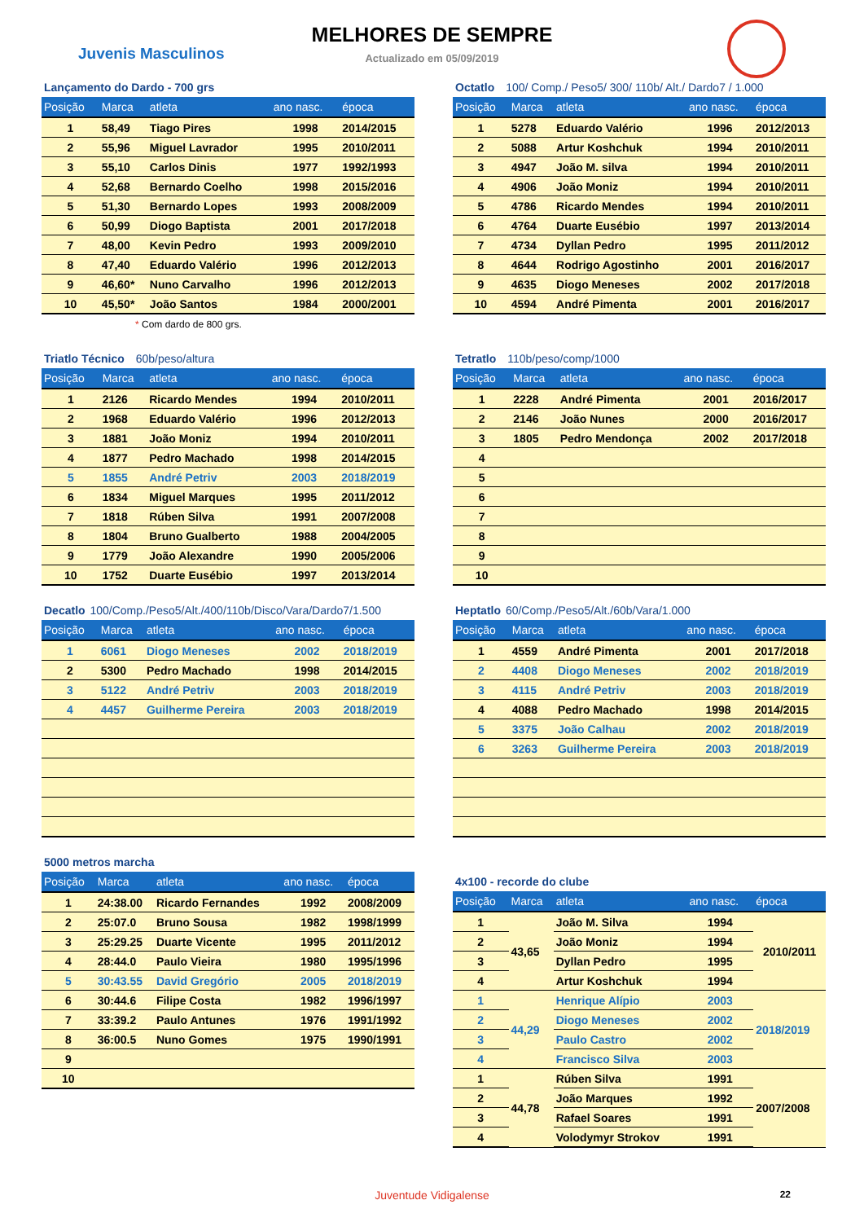Juvenis Masculinos
MELHORES DE SEMPRE
Actualizado em 05/09/2019
Lançamento do Dardo - 700 grs
| Posição | Marca | atleta | ano nasc. | época |
| --- | --- | --- | --- | --- |
| 1 | 58,49 | Tiago Pires | 1998 | 2014/2015 |
| 2 | 55,96 | Miguel Lavrador | 1995 | 2010/2011 |
| 3 | 55,10 | Carlos Dinis | 1977 | 1992/1993 |
| 4 | 52,68 | Bernardo Coelho | 1998 | 2015/2016 |
| 5 | 51,30 | Bernardo Lopes | 1993 | 2008/2009 |
| 6 | 50,99 | Diogo Baptista | 2001 | 2017/2018 |
| 7 | 48,00 | Kevin Pedro | 1993 | 2009/2010 |
| 8 | 47,40 | Eduardo Valério | 1996 | 2012/2013 |
| 9 | 46,60* | Nuno Carvalho | 1996 | 2012/2013 |
| 10 | 45,50* | João Santos | 1984 | 2000/2001 |
* Com dardo de 800 grs.
Octatlo 100/ Comp./ Peso5/ 300/ 110b/ Alt./ Dardo7 / 1.000
| Posição | Marca | atleta | ano nasc. | época |
| --- | --- | --- | --- | --- |
| 1 | 5278 | Eduardo Valério | 1996 | 2012/2013 |
| 2 | 5088 | Artur Koshchuk | 1994 | 2010/2011 |
| 3 | 4947 | João M. silva | 1994 | 2010/2011 |
| 4 | 4906 | João Moniz | 1994 | 2010/2011 |
| 5 | 4786 | Ricardo Mendes | 1994 | 2010/2011 |
| 6 | 4764 | Duarte Eusébio | 1997 | 2013/2014 |
| 7 | 4734 | Dyllan Pedro | 1995 | 2011/2012 |
| 8 | 4644 | Rodrigo Agostinho | 2001 | 2016/2017 |
| 9 | 4635 | Diogo Meneses | 2002 | 2017/2018 |
| 10 | 4594 | André Pimenta | 2001 | 2016/2017 |
Triatlo Técnico 60b/peso/altura
| Posição | Marca | atleta | ano nasc. | época |
| --- | --- | --- | --- | --- |
| 1 | 2126 | Ricardo Mendes | 1994 | 2010/2011 |
| 2 | 1968 | Eduardo Valério | 1996 | 2012/2013 |
| 3 | 1881 | João Moniz | 1994 | 2010/2011 |
| 4 | 1877 | Pedro Machado | 1998 | 2014/2015 |
| 5 | 1855 | André Petriv | 2003 | 2018/2019 |
| 6 | 1834 | Miguel Marques | 1995 | 2011/2012 |
| 7 | 1818 | Rúben Silva | 1991 | 2007/2008 |
| 8 | 1804 | Bruno Gualberto | 1988 | 2004/2005 |
| 9 | 1779 | João Alexandre | 1990 | 2005/2006 |
| 10 | 1752 | Duarte Eusébio | 1997 | 2013/2014 |
Tetratlo 110b/peso/comp/1000
| Posição | Marca | atleta | ano nasc. | época |
| --- | --- | --- | --- | --- |
| 1 | 2228 | André Pimenta | 2001 | 2016/2017 |
| 2 | 2146 | João Nunes | 2000 | 2016/2017 |
| 3 | 1805 | Pedro Mendonça | 2002 | 2017/2018 |
| 4 | | | | |
| 5 | | | | |
| 6 | | | | |
| 7 | | | | |
| 8 | | | | |
| 9 | | | | |
| 10 | | | | |
Decatlo 100/Comp./Peso5/Alt./400/110b/Disco/Vara/Dardo7/1.500
| Posição | Marca | atleta | ano nasc. | época |
| --- | --- | --- | --- | --- |
| 1 | 6061 | Diogo Meneses | 2002 | 2018/2019 |
| 2 | 5300 | Pedro Machado | 1998 | 2014/2015 |
| 3 | 5122 | André Petriv | 2003 | 2018/2019 |
| 4 | 4457 | Guilherme Pereira | 2003 | 2018/2019 |
Heptatlo 60/Comp./Peso5/Alt./60b/Vara/1.000
| Posição | Marca | atleta | ano nasc. | época |
| --- | --- | --- | --- | --- |
| 1 | 4559 | André Pimenta | 2001 | 2017/2018 |
| 2 | 4408 | Diogo Meneses | 2002 | 2018/2019 |
| 3 | 4115 | André Petriv | 2003 | 2018/2019 |
| 4 | 4088 | Pedro Machado | 1998 | 2014/2015 |
| 5 | 3375 | João Calhau | 2002 | 2018/2019 |
| 6 | 3263 | Guilherme Pereira | 2003 | 2018/2019 |
5000 metros marcha
| Posição | Marca | atleta | ano nasc. | época |
| --- | --- | --- | --- | --- |
| 1 | 24:38.00 | Ricardo Fernandes | 1992 | 2008/2009 |
| 2 | 25:07.0 | Bruno Sousa | 1982 | 1998/1999 |
| 3 | 25:29.25 | Duarte Vicente | 1995 | 2011/2012 |
| 4 | 28:44.0 | Paulo Vieira | 1980 | 1995/1996 |
| 5 | 30:43.55 | David Gregório | 2005 | 2018/2019 |
| 6 | 30:44.6 | Filipe Costa | 1982 | 1996/1997 |
| 7 | 33:39.2 | Paulo Antunes | 1976 | 1991/1992 |
| 8 | 36:00.5 | Nuno Gomes | 1975 | 1990/1991 |
| 9 | | | | |
| 10 | | | | |
4x100 - recorde do clube
| Posição | Marca | atleta | ano nasc. | época |
| --- | --- | --- | --- | --- |
| 1 | 43,65 | João M. Silva | 1994 | 2010/2011 |
| 2 | | João Moniz | 1994 | |
| 3 | | Dyllan Pedro | 1995 | |
| 4 | | Artur Koshchuk | 1994 | |
| 1 | 44,29 | Henrique Alípio | 2003 | 2018/2019 |
| 2 | | Diogo Meneses | 2002 | |
| 3 | | Paulo Castro | 2002 | |
| 4 | | Francisco Silva | 2003 | |
| 1 | 44,78 | Rúben Silva | 1991 | 2007/2008 |
| 2 | | João Marques | 1992 | |
| 3 | | Rafael Soares | 1991 | |
| 4 | | Volodymyr Strokov | 1991 | |
Juventude Vidigalense 22